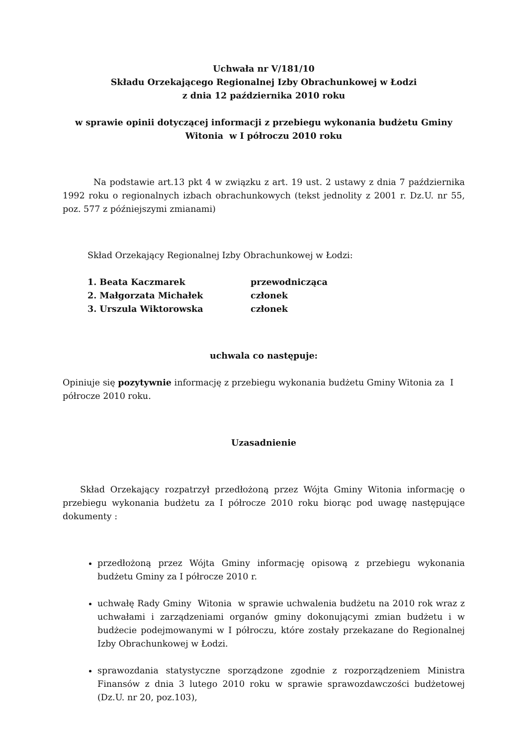Uchwała nr V/181/10
Składu Orzekającego Regionalnej Izby Obrachunkowej w Łodzi
z dnia 12 października 2010 roku
w sprawie opinii dotyczącej informacji z przebiegu wykonania budżetu Gminy Witonia w I półroczu 2010 roku
Na podstawie art.13 pkt 4 w związku z art. 19 ust. 2 ustawy z dnia 7 października 1992 roku o regionalnych izbach obrachunkowych (tekst jednolity z 2001 r. Dz.U. nr 55, poz. 577 z późniejszymi zmianami)
Skład Orzekający Regionalnej Izby Obrachunkowej w Łodzi:
| 1. Beata Kaczmarek | przewodnicząca |
| 2. Małgorzata Michałek | członek |
| 3. Urszula Wiktorowska | członek |
uchwala co następuje:
Opiniuje się pozytywnie informację z przebiegu wykonania budżetu Gminy Witonia za I półrocze 2010 roku.
Uzasadnienie
Skład Orzekający rozpatrzył przedłożoną przez Wójta Gminy Witonia informację o przebiegu wykonania budżetu za I półrocze 2010 roku biorąc pod uwagę następujące dokumenty :
przedłożoną przez Wójta Gminy informację opisową z przebiegu wykonania budżetu Gminy za I półrocze 2010 r.
uchwałę Rady Gminy Witonia w sprawie uchwalenia budżetu na 2010 rok wraz z uchwałami i zarządzeniami organów gminy dokonującymi zmian budżetu i w budżecie podejmowanymi w I półroczu, które zostały przekazane do Regionalnej Izby Obrachunkowej w Łodzi.
sprawozdania statystyczne sporządzone zgodnie z rozporządzeniem Ministra Finansów z dnia 3 lutego 2010 roku w sprawie sprawozdawczości budżetowej (Dz.U. nr 20, poz.103),